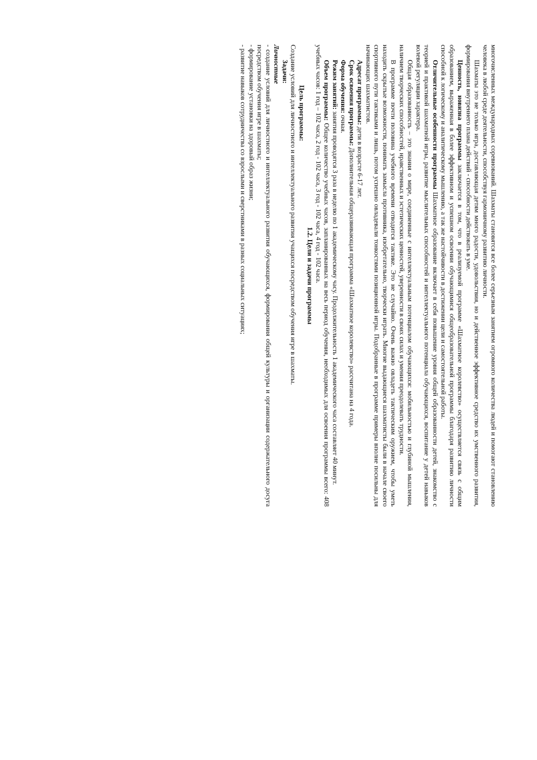многочисленных международных соревнований. Шахматы становятся все более серьезным занятием огромного количества людей и помогают становлению человека в любой среде деятельности, способствуя гармоничному развитию личности.
Шахматы это не только игра, доставляющая детям много радости, удовольствия, но и действенное эффективное средство их умственного развития, формирования внутреннего плана действий - способности действовать в уме.
Ценность, новизна программы заключается в том, что в реализуемой программе «Шахматное королевство» осуществляется связь с общим образованием, выраженная в более эффективном и успешном освоении обучающимися общеобразовательной программы благодаря развитию личности способной к логическому и аналитическому мышлению, а так же настойчивости в достижении цели и самостоятельной работы.
Отличительные особенности программы Шахматное образование включает в себя повышение уровня общей образованности детей, знакомство с теорией и практикой шахматной игры, развитие мыслительных способностей и интеллектуального потенциала обучающихся, воспитание у детей навыков волевой регуляции характера.
Общая образованность – это знания о мире, соединенные с интеллектуальным потенциалом обучающихся: мобильностью и глубиной мышления, наличием творческих способностей, нравственных и эстетических ценностей, уверенности в своих силах и умения преодолевать трудности.
В программе почти половина учебного времени отводится тактике. Это не случайно. Очень важно овладеть тактическим оружием, чтобы уметь находить скрытые возможности, понимать замысла противника, изобретательно, творчески играть. Многие выдающиеся шахматисты были в начале своего спортивного пути тактиками и лишь, потом успешно овладевали тонкостями позиционной игры. Подобранные в программе примеры вполне посильны для начинающих шахматистов.
Адресат программы: дети в возрасте 6-17 лет.
Срок освоения программы: Дополнительная общеразвивающая программа «Шахматное королевство» рассчитана на 4 года.
Форма обучения: очная.
Режим занятий: занятия проводятся 3 раза в неделю по 1 академическому часу. Продолжительность 1 академического часа составляет 40 минут.
Объем программы: Общее количество учебных часов, запланированных на весь период обучения, необходимых для освоения программы всего: 408 учебных часов: 1 год – 102 часа, 2 год - 102 часа, 3 год - 102 часа, 4 год - 102 часа.
1.2. Цели и задачи программы
Цель программы:
Создание условий для личностного и интеллектуального развития учащихся посредством обучения игре в шахматы.
Задачи:
Личностные
- создание условий для личностного и интеллектуального развития обучающихся, формирования общей культуры и организации содержательного досуга посредством обучения игре в шахматы;
- формирование установки на здоровый образ жизни;
- развитие навыков сотрудничества со взрослыми и сверстниками в разных социальных ситуациях;